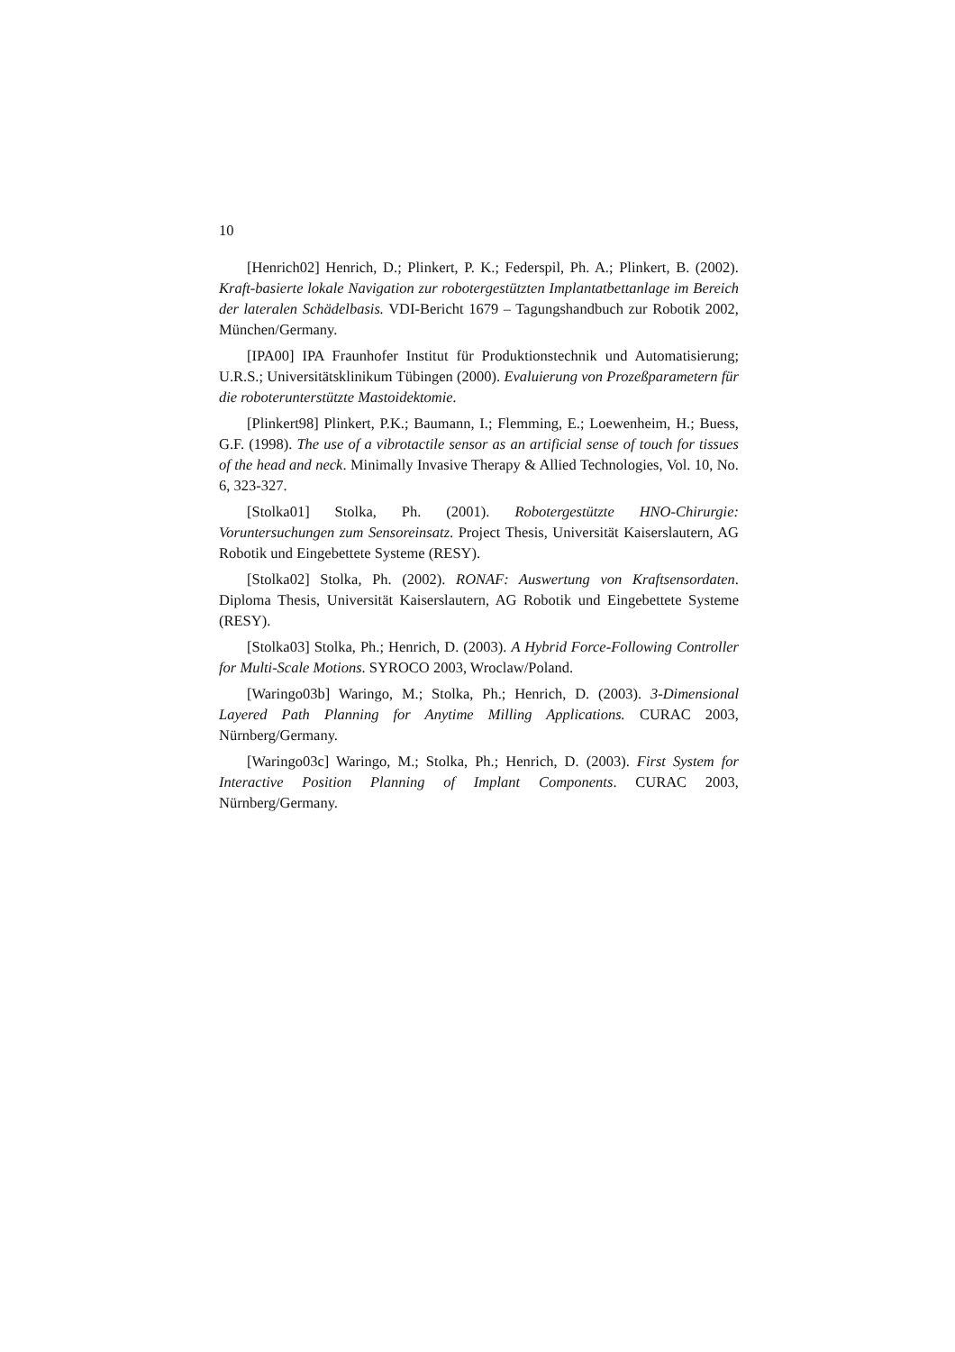10
[Henrich02] Henrich, D.; Plinkert, P. K.; Federspil, Ph. A.; Plinkert, B. (2002). Kraft-basierte lokale Navigation zur robotergestützten Implantatbettanlage im Bereich der lateralen Schädelbasis. VDI-Bericht 1679 – Tagungshandbuch zur Robotik 2002, München/Germany.
[IPA00] IPA Fraunhofer Institut für Produktionstechnik und Automatisierung; U.R.S.; Universitätsklinikum Tübingen (2000). Evaluierung von Prozeßparametern für die roboterunterstützte Mastoidektomie.
[Plinkert98] Plinkert, P.K.; Baumann, I.; Flemming, E.; Loewenheim, H.; Buess, G.F. (1998). The use of a vibrotactile sensor as an artificial sense of touch for tissues of the head and neck. Minimally Invasive Therapy & Allied Technologies, Vol. 10, No. 6, 323-327.
[Stolka01] Stolka, Ph. (2001). Robotergestützte HNO-Chirurgie: Voruntersuchungen zum Sensoreinsatz. Project Thesis, Universität Kaiserslautern, AG Robotik und Eingebettete Systeme (RESY).
[Stolka02] Stolka, Ph. (2002). RONAF: Auswertung von Kraftsensordaten. Diploma Thesis, Universität Kaiserslautern, AG Robotik und Eingebettete Systeme (RESY).
[Stolka03] Stolka, Ph.; Henrich, D. (2003). A Hybrid Force-Following Controller for Multi-Scale Motions. SYROCO 2003, Wroclaw/Poland.
[Waringo03b] Waringo, M.; Stolka, Ph.; Henrich, D. (2003). 3-Dimensional Layered Path Planning for Anytime Milling Applications. CURAC 2003, Nürnberg/Germany.
[Waringo03c] Waringo, M.; Stolka, Ph.; Henrich, D. (2003). First System for Interactive Position Planning of Implant Components. CURAC 2003, Nürnberg/Germany.